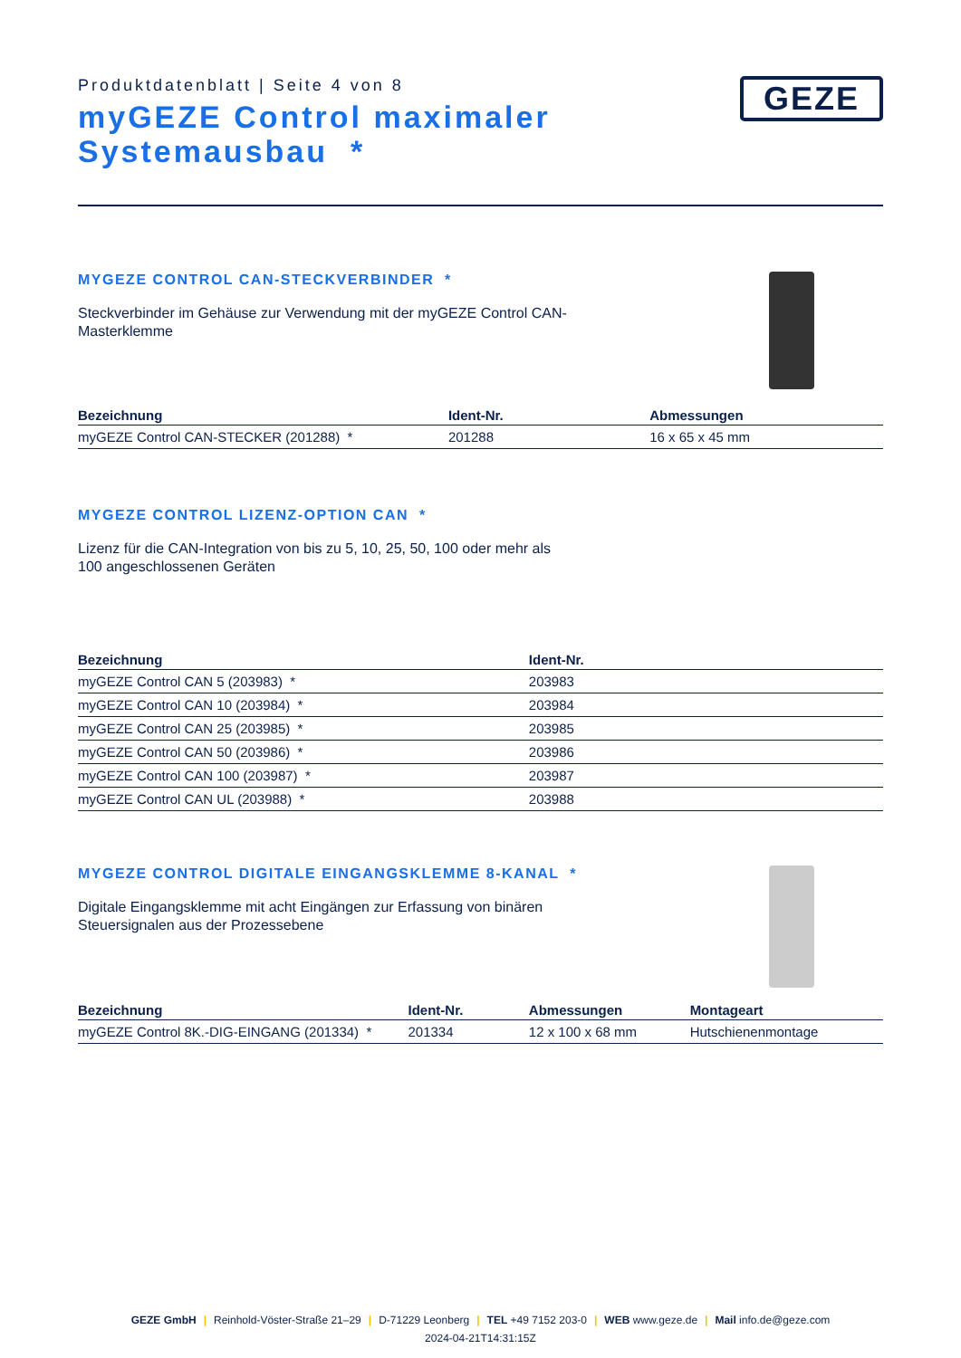Produktdatenblatt | Seite 4 von 8
myGEZE Control maximaler
Systemausbau *
GEZE
MYGEZE CONTROL CAN-STECKVERBINDER *
Steckverbinder im Gehäuse zur Verwendung mit der myGEZE Control CAN-Masterklemme
| Bezeichnung | Ident-Nr. | Abmessungen |
| --- | --- | --- |
| myGEZE Control CAN-STECKER (201288) * | 201288 | 16 x 65 x 45 mm |
MYGEZE CONTROL LIZENZ-OPTION CAN *
Lizenz für die CAN-Integration von bis zu 5, 10, 25, 50, 100 oder mehr als 100 angeschlossenen Geräten
| Bezeichnung | Ident-Nr. |
| --- | --- |
| myGEZE Control CAN 5 (203983) * | 203983 |
| myGEZE Control CAN 10 (203984) * | 203984 |
| myGEZE Control CAN 25 (203985) * | 203985 |
| myGEZE Control CAN 50 (203986) * | 203986 |
| myGEZE Control CAN 100 (203987) * | 203987 |
| myGEZE Control CAN UL (203988) * | 203988 |
MYGEZE CONTROL DIGITALE EINGANGSKLEMME 8-KANAL *
Digitale Eingangsklemme mit acht Eingängen zur Erfassung von binären Steuersignalen aus der Prozessebene
| Bezeichnung | Ident-Nr. | Abmessungen | Montageart |
| --- | --- | --- | --- |
| myGEZE Control 8K.-DIG-EINGANG (201334) * | 201334 | 12 x 100 x 68 mm | Hutschienenmontage |
GEZE GmbH | Reinhold-Vöster-Straße 21–29 | D-71229 Leonberg | TEL +49 7152 203-0 | WEB www.geze.de | Mail info.de@geze.com
2024-04-21T14:31:15Z